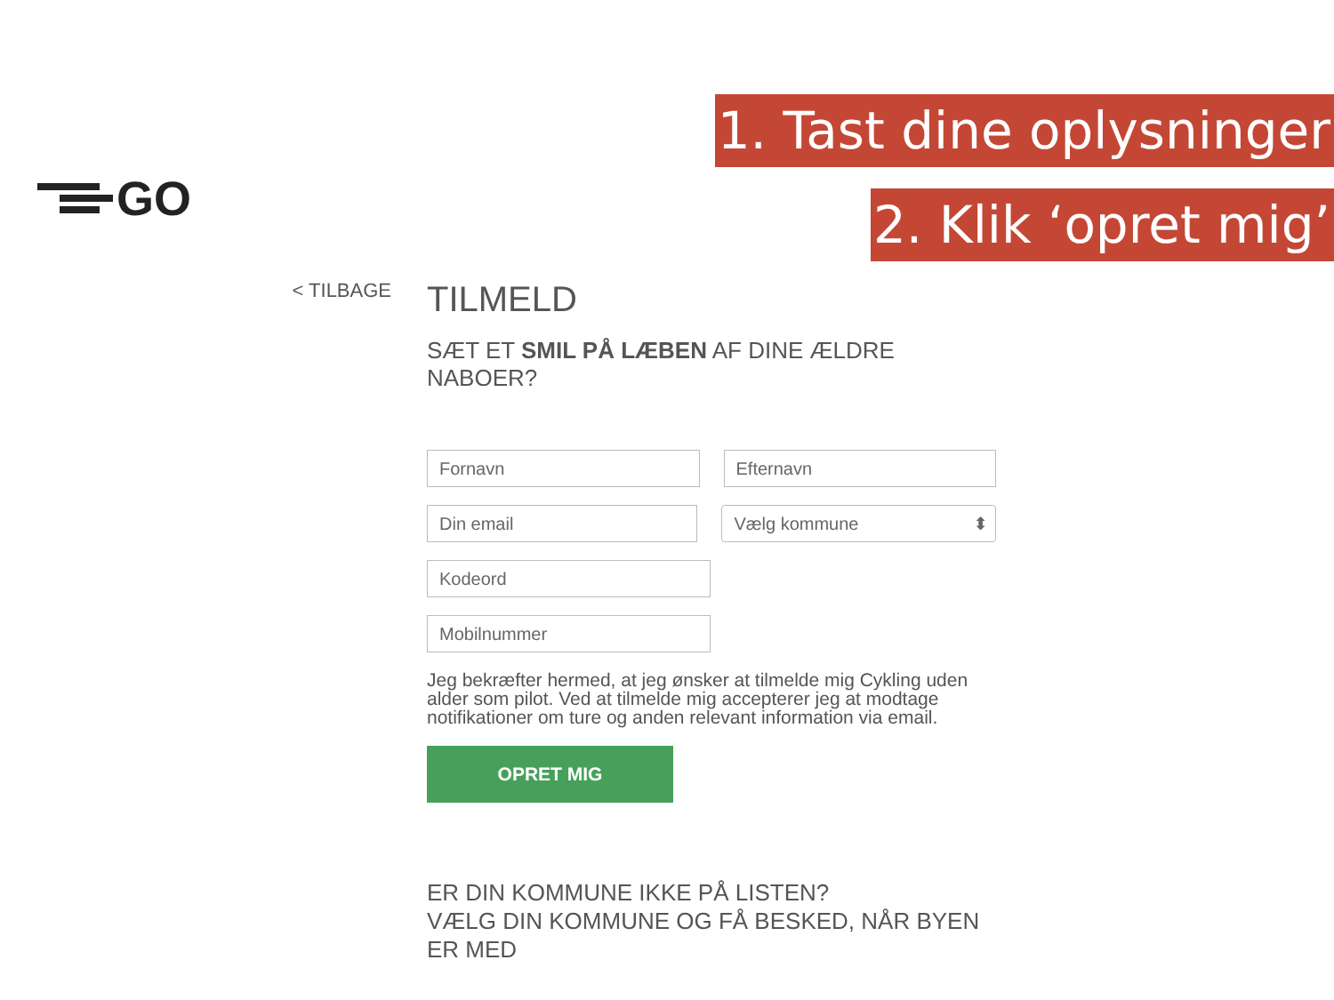GO
1. Tast dine oplysninger
2. Klik ‘opret mig’
< TILBAGE
TILMELD
SÆT ET SMIL PÅ LÆBEN AF DINE ÆLDRE NABOER?
Fornavn Efternavn
Din email Vælg kommune ⬍
Kodeord
Mobilnummer
Jeg bekræfter hermed, at jeg ønsker at tilmelde mig Cykling uden alder som pilot. Ved at tilmelde mig accepterer jeg at modtage notifikationer om ture og anden relevant information via email.
OPRET MIG
ER DIN KOMMUNE IKKE PÅ LISTEN?
VÆLG DIN KOMMUNE OG FÅ BESKED, NÅR BYEN ER MED